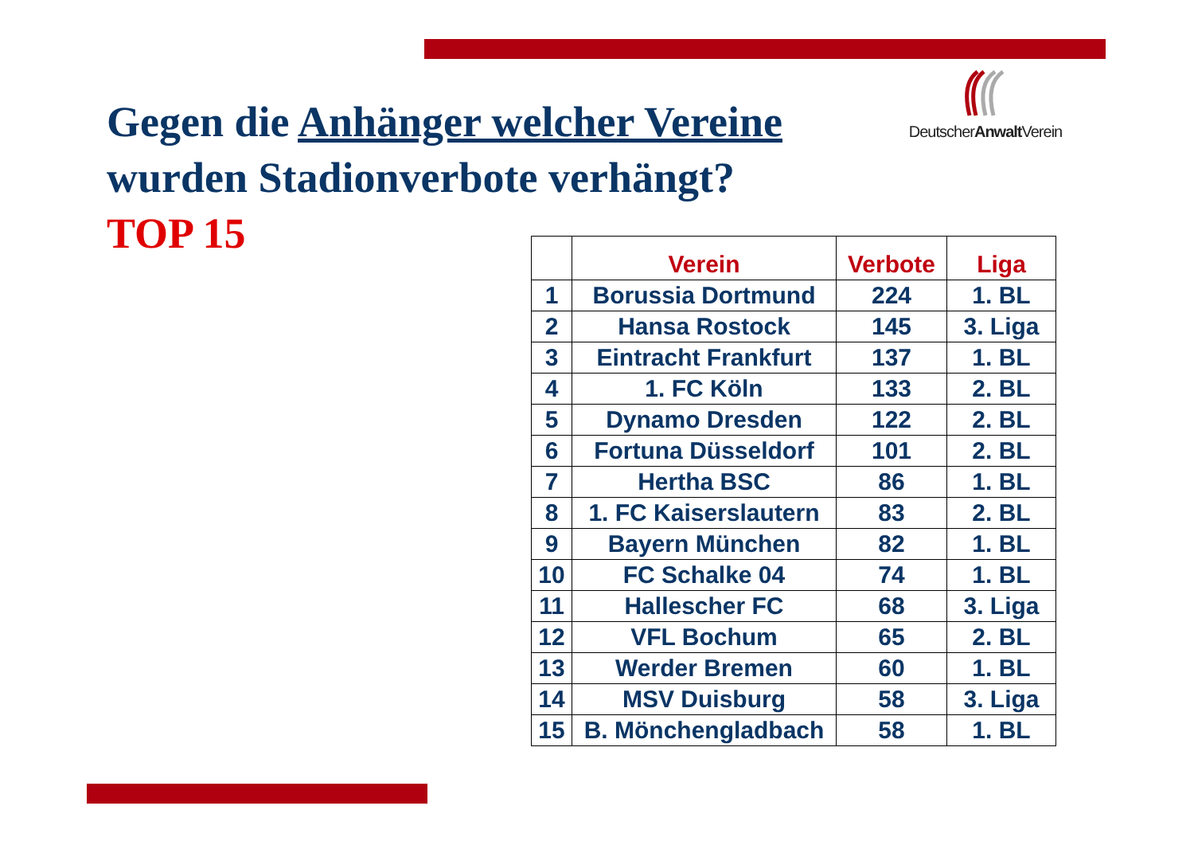DeutscherAnwalt Verein
Gegen die Anhänger welcher Vereine
wurden Stadionverbote verhängt?
TOP 15
| | Verein | Verbote | Liga |
| --- | --- | --- | --- |
| 1 | Borussia Dortmund | 224 | 1. BL |
| 2 | Hansa Rostock | 145 | 3. Liga |
| 3 | Eintracht Frankfurt | 137 | 1. BL |
| 4 | 1. FC Köln | 133 | 2. BL |
| 5 | Dynamo Dresden | 122 | 2. BL |
| 6 | Fortuna Düsseldorf | 101 | 2. BL |
| 7 | Hertha BSC | 86 | 1. BL |
| 8 | 1. FC Kaiserslautern | 83 | 2. BL |
| 9 | Bayern München | 82 | 1. BL |
| 10 | FC Schalke 04 | 74 | 1. BL |
| 11 | Hallescher FC | 68 | 3. Liga |
| 12 | VFL Bochum | 65 | 2. BL |
| 13 | Werder Bremen | 60 | 1. BL |
| 14 | MSV Duisburg | 58 | 3. Liga |
| 15 | B. Mönchengladbach | 58 | 1. BL |